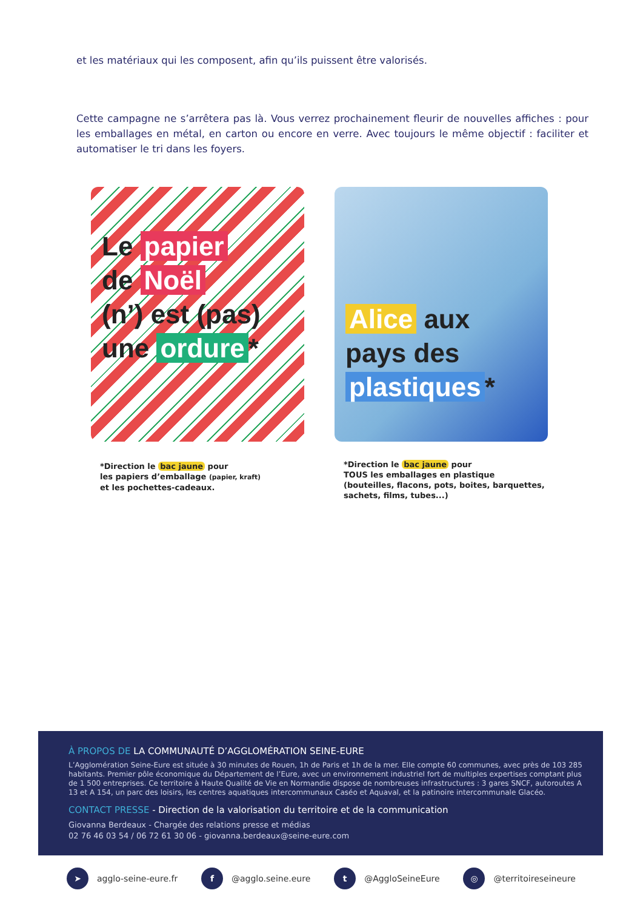et les matériaux qui les composent, afin qu’ils puissent être valorisés.
Cette campagne ne s’arrêtera pas là. Vous verrez prochainement fleurir de nouvelles affiches : pour les emballages en métal, en carton ou encore en verre. Avec toujours le même objectif : faciliter et automatiser le tri dans les foyers.
Le papier
de Noël
(n’) est (pas)
une ordure *
*Direction le bac jaune pour
les papiers d’emballage (papier, kraft)
et les pochettes-cadeaux.
Alice aux
pays des
plastiques *
*Direction le bac jaune pour
TOUS les emballages en plastique
(bouteilles, flacons, pots, boites, barquettes,
sachets, films, tubes...)
À PROPOS DE LA COMMUNAUTÉ D’AGGLOMÉRATION SEINE-EURE
L’Agglomération Seine-Eure est située à 30 minutes de Rouen, 1h de Paris et 1h de la mer. Elle compte 60 communes, avec près de 103 285 habitants. Premier pôle économique du Département de l’Eure, avec un environnement industriel fort de multiples expertises comptant plus de 1 500 entreprises. Ce territoire à Haute Qualité de Vie en Normandie dispose de nombreuses infrastructures : 3 gares SNCF, autoroutes A 13 et A 154, un parc des loisirs, les centres aquatiques intercommunaux Caséo et Aquaval, et la patinoire intercommunale Glacéo.
CONTACT PRESSE - Direction de la valorisation du territoire et de la communication
Giovanna Berdeaux - Chargée des relations presse et médias
02 76 46 03 54 / 06 72 61 30 06 - giovanna.berdeaux@seine-eure.com
➤ agglo-seine-eure.fr
f @agglo.seine.eure
t @AggloSeineEure
◎ @territoireseineure